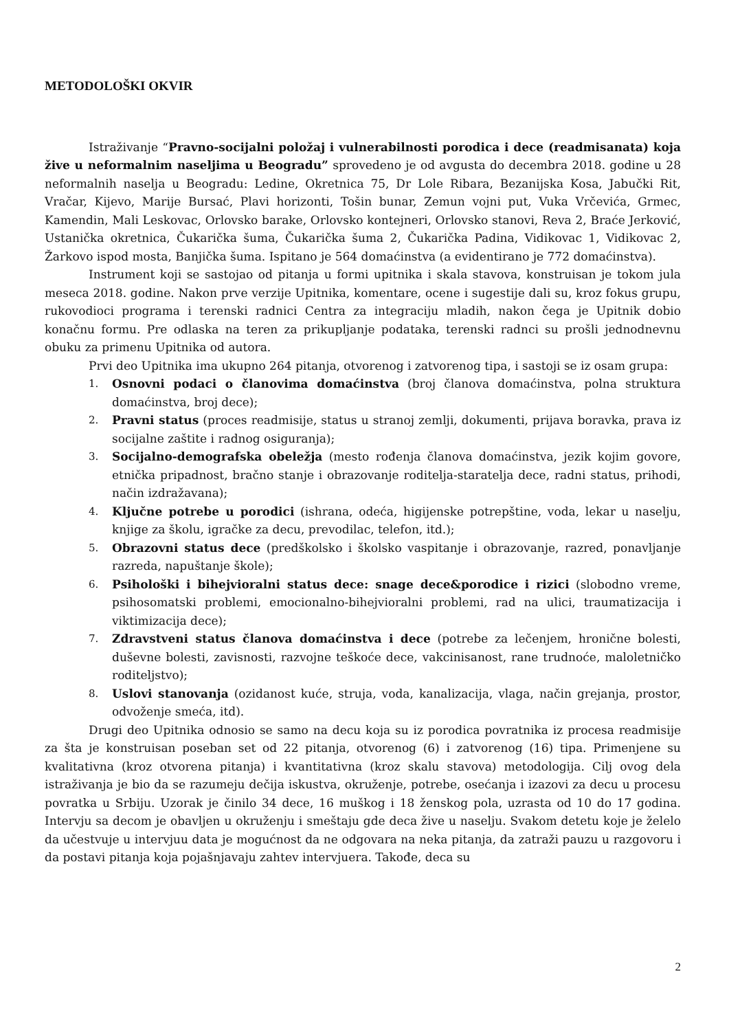METODOLOŠKI OKVIR
Istraživanje “Pravno-socijalni položaj i vulnerabilnosti porodica i dece (readmisanata) koja žive u neformalnim naseljima u Beogradu” sprovedeno je od avgusta do decembra 2018. godine u 28 neformalnih naselja u Beogradu: Ledine, Okretnica 75, Dr Lole Ribara, Bezanijska Kosa, Jabučki Rit, Vračar, Kijevo, Marije Bursać, Plavi horizonti, Tošin bunar, Zemun vojni put, Vuka Vrčevića, Grmec, Kamendin, Mali Leskovac, Orlovsko barake, Orlovsko kontejneri, Orlovsko stanovi, Reva 2, Braće Jerković, Ustanička okretnica, Čukarička šuma, Čukarička šuma 2, Čukarička Padina, Vidikovac 1, Vidikovac 2, Žarkovo ispod mosta, Banjička šuma. Ispitano je 564 domaćinstva (a evidentirano je 772 domaćinstva).
Instrument koji se sastojao od pitanja u formi upitnika i skala stavova, konstruisan je tokom jula meseca 2018. godine. Nakon prve verzije Upitnika, komentare, ocene i sugestije dali su, kroz fokus grupu, rukovodioci programa i terenski radnici Centra za integraciju mladih, nakon čega je Upitnik dobio konačnu formu. Pre odlaska na teren za prikupljanje podataka, terenski radnci su prošli jednodnevnu obuku za primenu Upitnika od autora.
Prvi deo Upitnika ima ukupno 264 pitanja, otvorenog i zatvorenog tipa, i sastoji se iz osam grupa:
1. Osnovni podaci o članovima domaćinstva (broj članova domaćinstva, polna struktura domaćinstva, broj dece);
2. Pravni status (proces readmisije, status u stranoj zemlji, dokumenti, prijava boravka, prava iz socijalne zaštite i radnog osiguranja);
3. Socijalno-demografska obeležja (mesto rođenja članova domaćinstva, jezik kojim govore, etnička pripadnost, bračno stanje i obrazovanje roditelja-staratelja dece, radni status, prihodi, način izdražavana);
4. Ključne potrebe u porodici (ishrana, odeća, higijenske potrepštine, voda, lekar u naselju, knjige za školu, igračke za decu, prevodilac, telefon, itd.);
5. Obrazovni status dece (predškolsko i školsko vaspitanje i obrazovanje, razred, ponavljanje razreda, napuštanje škole);
6. Psihološki i bihejvioralni status dece: snage dece&porodice i rizici (slobodno vreme, psihosomatski problemi, emocionalno-bihejvioralni problemi, rad na ulici, traumatizacija i viktimizacija dece);
7. Zdravstveni status članova domaćinstva i dece (potrebe za lečenjem, hronične bolesti, duševne bolesti, zavisnosti, razvojne teškoće dece, vakcinisanost, rane trudnoće, maloletničko roditeljstvo);
8. Uslovi stanovanja (ozidanost kuće, struja, voda, kanalizacija, vlaga, način grejanja, prostor, odvoženje smeća, itd).
Drugi deo Upitnika odnosio se samo na decu koja su iz porodica povratnika iz procesa readmisije za šta je konstruisan poseban set od 22 pitanja, otvorenog (6) i zatvorenog (16) tipa. Primenjene su kvalitativna (kroz otvorena pitanja) i kvantitativna (kroz skalu stavova) metodologija. Cilj ovog dela istraživanja je bio da se razumeju dečija iskustva, okruženje, potrebe, osećanja i izazovi za decu u procesu povratka u Srbiju. Uzorak je činilo 34 dece, 16 muškog i 18 ženskog pola, uzrasta od 10 do 17 godina. Intervju sa decom je obavljen u okruženju i smeštaju gde deca žive u naselju. Svakom detetu koje je želelo da učestvuje u intervjuu data je mogućnost da ne odgovara na neka pitanja, da zatraži pauzu u razgovoru i da postavi pitanja koja pojašnjavaju zahtev intervjuera. Takođe, deca su
2